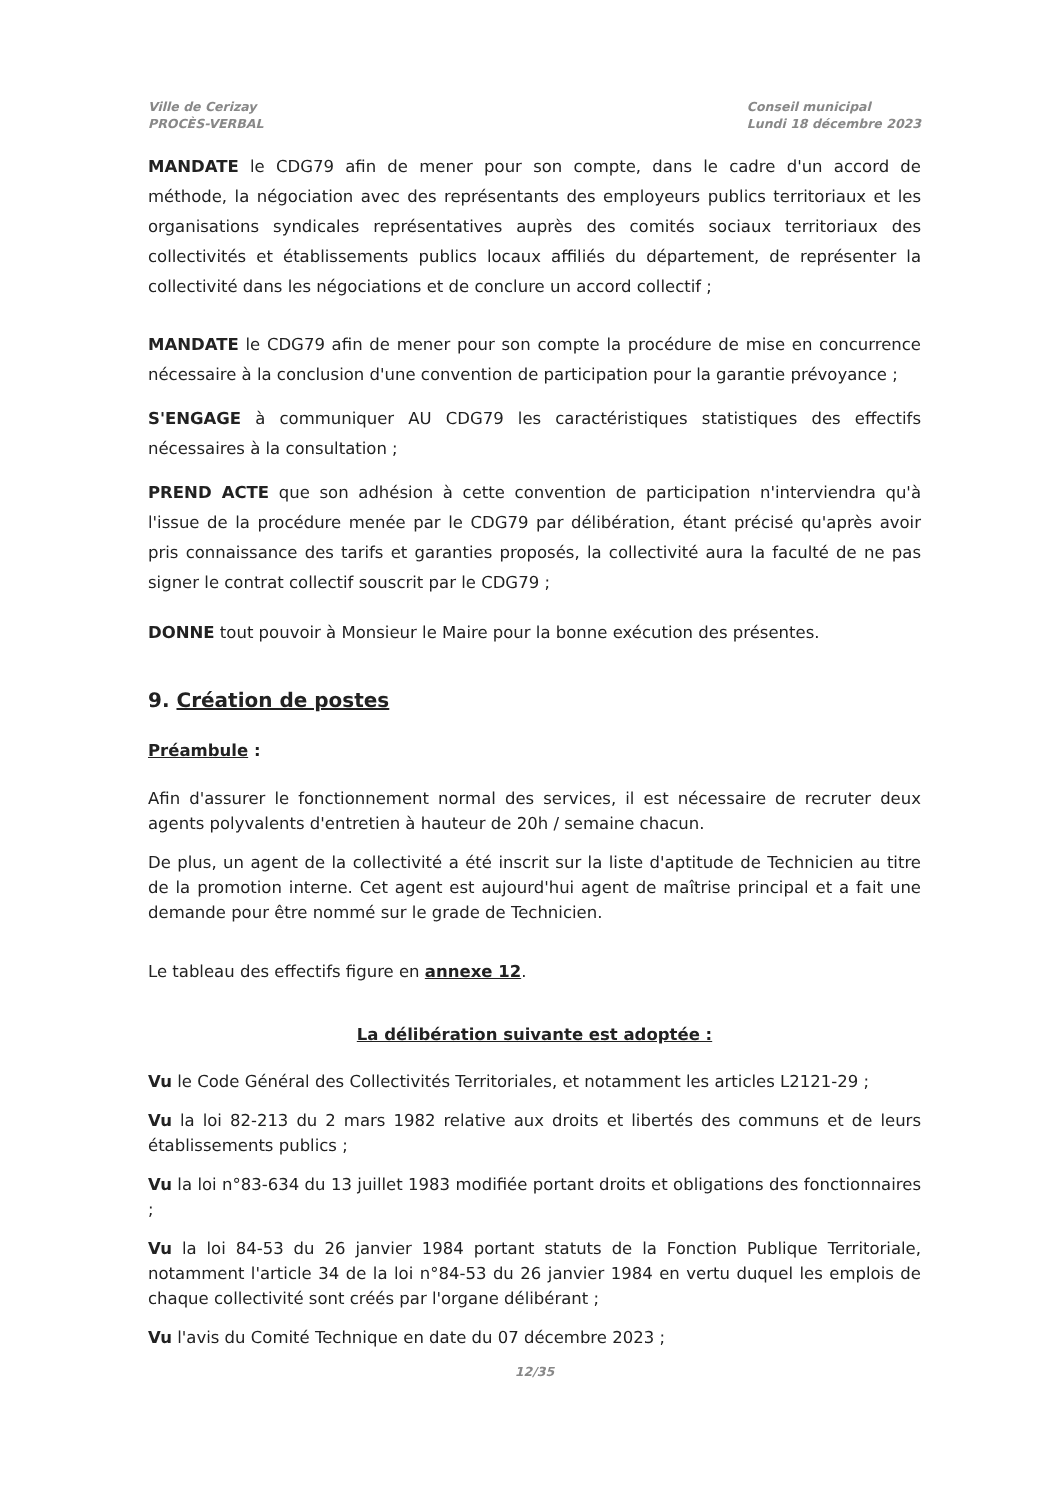Ville de Cerizay
PROCÈS-VERBAL
Conseil municipal
Lundi 18 décembre 2023
MANDATE le CDG79 afin de mener pour son compte, dans le cadre d'un accord de méthode, la négociation avec des représentants des employeurs publics territoriaux et les organisations syndicales représentatives auprès des comités sociaux territoriaux des collectivités et établissements publics locaux affiliés du département, de représenter la collectivité dans les négociations et de conclure un accord collectif ;
MANDATE le CDG79 afin de mener pour son compte la procédure de mise en concurrence nécessaire à la conclusion d'une convention de participation pour la garantie prévoyance ;
S'ENGAGE à communiquer AU CDG79 les caractéristiques statistiques des effectifs nécessaires à la consultation ;
PREND ACTE que son adhésion à cette convention de participation n'interviendra qu'à l'issue de la procédure menée par le CDG79 par délibération, étant précisé qu'après avoir pris connaissance des tarifs et garanties proposés, la collectivité aura la faculté de ne pas signer le contrat collectif souscrit par le CDG79 ;
DONNE tout pouvoir à Monsieur le Maire pour la bonne exécution des présentes.
9. Création de postes
Préambule :
Afin d'assurer le fonctionnement normal des services, il est nécessaire de recruter deux agents polyvalents d'entretien à hauteur de 20h / semaine chacun.
De plus, un agent de la collectivité a été inscrit sur la liste d'aptitude de Technicien au titre de la promotion interne. Cet agent est aujourd'hui agent de maîtrise principal et a fait une demande pour être nommé sur le grade de Technicien.
Le tableau des effectifs figure en annexe 12.
La délibération suivante est adoptée :
Vu le Code Général des Collectivités Territoriales, et notamment les articles L2121-29 ;
Vu la loi 82-213 du 2 mars 1982 relative aux droits et libertés des communs et de leurs établissements publics ;
Vu la loi n°83-634 du 13 juillet 1983 modifiée portant droits et obligations des fonctionnaires ;
Vu la loi 84-53 du 26 janvier 1984 portant statuts de la Fonction Publique Territoriale, notamment l'article 34 de la loi n°84-53 du 26 janvier 1984 en vertu duquel les emplois de chaque collectivité sont créés par l'organe délibérant ;
Vu l'avis du Comité Technique en date du 07 décembre 2023 ;
12/35